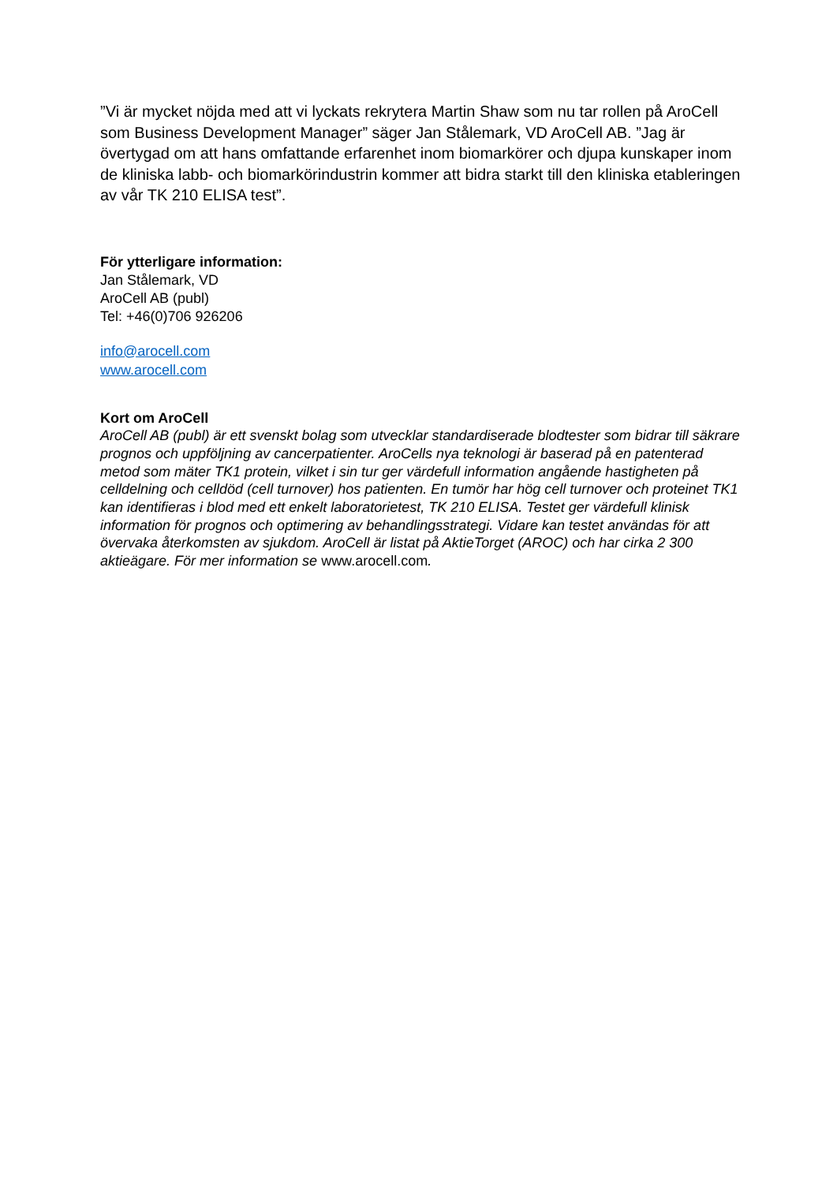”Vi är mycket nöjda med att vi lyckats rekrytera Martin Shaw som nu tar rollen på AroCell som Business Development Manager” säger Jan Stålemark, VD AroCell AB. ”Jag är övertygad om att hans omfattande erfarenhet inom biomarkörer och djupa kunskaper inom de kliniska labb- och biomarkörindustrin kommer att bidra starkt till den kliniska etableringen av vår TK 210 ELISA test”.
För ytterligare information:
Jan Stålemark, VD
AroCell AB (publ)
Tel: +46(0)706 926206
info@arocell.com
www.arocell.com
Kort om AroCell
AroCell AB (publ) är ett svenskt bolag som utvecklar standardiserade blodtester som bidrar till säkrare prognos och uppföljning av cancerpatienter. AroCells nya teknologi är baserad på en patenterad metod som mäter TK1 protein, vilket i sin tur ger värdefull information angående hastigheten på celldelning och celldöd (cell turnover) hos patienten. En tumör har hög cell turnover och proteinet TK1 kan identifieras i blod med ett enkelt laboratorietest, TK 210 ELISA. Testet ger värdefull klinisk information för prognos och optimering av behandlingsstrategi. Vidare kan testet användas för att övervaka återkomsten av sjukdom. AroCell är listat på AktieTorget (AROC) och har cirka 2 300 aktieägare. För mer information se www.arocell.com.